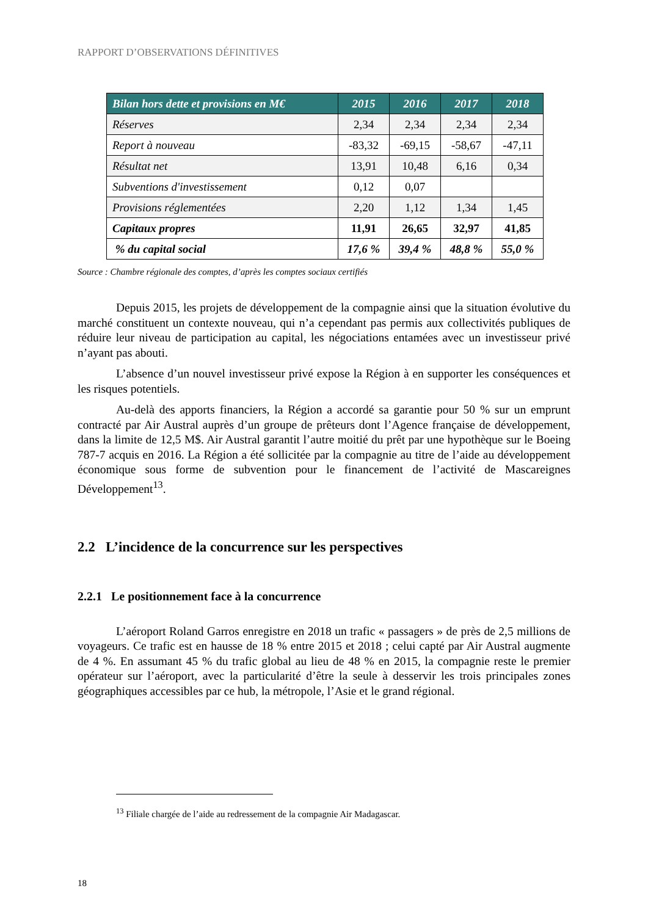RAPPORT D’OBSERVATIONS DÉFINITIVES
| Bilan hors dette et provisions en M€ | 2015 | 2016 | 2017 | 2018 |
| --- | --- | --- | --- | --- |
| Réserves | 2,34 | 2,34 | 2,34 | 2,34 |
| Report à nouveau | -83,32 | -69,15 | -58,67 | -47,11 |
| Résultat net | 13,91 | 10,48 | 6,16 | 0,34 |
| Subventions d'investissement | 0,12 | 0,07 | | |
| Provisions réglementées | 2,20 | 1,12 | 1,34 | 1,45 |
| Capitaux propres | 11,91 | 26,65 | 32,97 | 41,85 |
| % du capital social | 17,6 % | 39,4 % | 48,8 % | 55,0 % |
Source : Chambre régionale des comptes, d’après les comptes sociaux certifiés
Depuis 2015, les projets de développement de la compagnie ainsi que la situation évolutive du marché constituent un contexte nouveau, qui n’a cependant pas permis aux collectivités publiques de réduire leur niveau de participation au capital, les négociations entamées avec un investisseur privé n’ayant pas abouti.
L’absence d’un nouvel investisseur privé expose la Région à en supporter les conséquences et les risques potentiels.
Au-delà des apports financiers, la Région a accordé sa garantie pour 50 % sur un emprunt contracté par Air Austral auprès d’un groupe de prêteurs dont l’Agence française de développement, dans la limite de 12,5 M$. Air Austral garantit l’autre moitié du prêt par une hypothèque sur le Boeing 787-7 acquis en 2016. La Région a été sollicitée par la compagnie au titre de l’aide au développement économique sous forme de subvention pour le financement de l’activité de Mascareignes Développement<sup>13</sup>.
2.2 L’incidence de la concurrence sur les perspectives
2.2.1 Le positionnement face à la concurrence
L’aéroport Roland Garros enregistre en 2018 un trafic « passagers » de près de 2,5 millions de voyageurs. Ce trafic est en hausse de 18 % entre 2015 et 2018 ; celui capté par Air Austral augmente de 4 %. En assumant 45 % du trafic global au lieu de 48 % en 2015, la compagnie reste le premier opérateur sur l’aéroport, avec la particularité d’être la seule à desservir les trois principales zones géographiques accessibles par ce hub, la métropole, l’Asie et le grand régional.
<sup>13</sup> Filiale chargée de l’aide au redressement de la compagnie Air Madagascar.
18